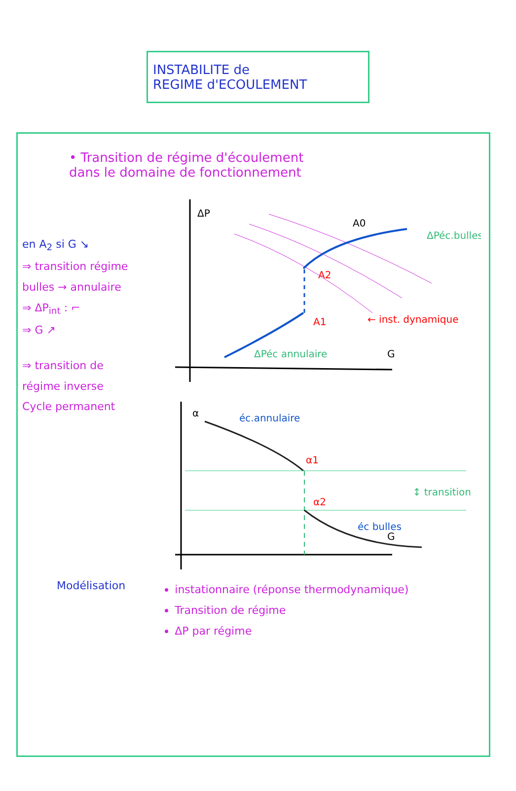INSTABILITE de
REGIME d'ECOULEMENT
• Transition de régime d'écoulement
dans le domaine de fonctionnement
en A<sub>2</sub> si G ↘
⇒ transition régime
bulles → annulaire
⇒ ΔP<sub>int</sub> : ⌐
⇒ G ↗
⇒ transition de
régime inverse
Cycle permanent
ΔP
G
A0
A2
A1
ΔPéc.bulles
ΔPéc annulaire
← inst. dynamique
α
éc.annulaire
α1
α2
éc bulles
↕ transition
G
Modélisation
instationnaire (réponse thermodynamique)
Transition de régime
ΔP par régime